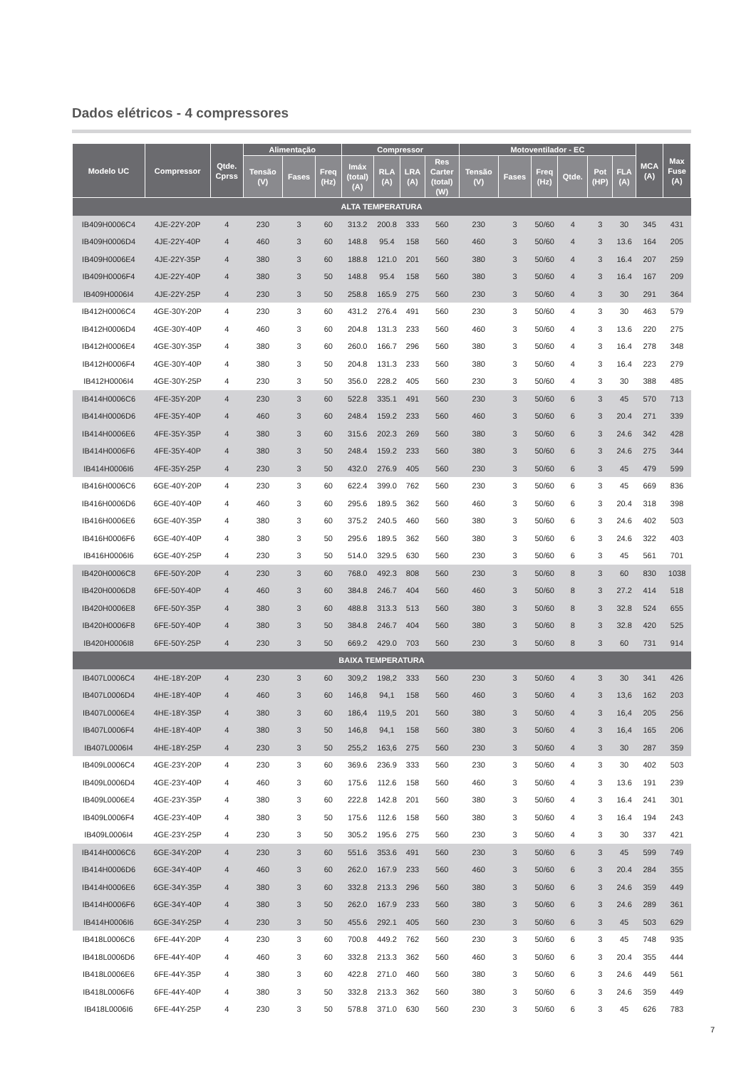Dados elétricos - 4 compressores
| Modelo UC | Compressor | Qtde. Cprss | Alimentação | | | Compressor | | | | Motoventilador - EC | | | | | | MCA (A) | Max Fuse (A) |
| --- | --- | --- | --- | --- | --- | --- | --- | --- | --- | --- | --- | --- | --- | --- | --- | --- | --- |
| | | | Tensão (V) | Fases | Freq (Hz) | Imáx (total) (A) | RLA (A) | LRA (A) | Res Carter (total) (W) | Tensão (V) | Fases | Freq (Hz) | Qtde. | Pot (HP) | FLA (A) | | |
| ALTA TEMPERATURA | | | | | | | | | | | | | | | | | |
| IB409H0006C4 | 4JE-22Y-20P | 4 | 230 | 3 | 60 | 313.2 | 200.8 | 333 | 560 | 230 | 3 | 50/60 | 4 | 3 | 30 | 345 | 431 |
| IB409H0006D4 | 4JE-22Y-40P | 4 | 460 | 3 | 60 | 148.8 | 95.4 | 158 | 560 | 460 | 3 | 50/60 | 4 | 3 | 13.6 | 164 | 205 |
| IB409H0006E4 | 4JE-22Y-35P | 4 | 380 | 3 | 60 | 188.8 | 121.0 | 201 | 560 | 380 | 3 | 50/60 | 4 | 3 | 16.4 | 207 | 259 |
| IB409H0006F4 | 4JE-22Y-40P | 4 | 380 | 3 | 50 | 148.8 | 95.4 | 158 | 560 | 380 | 3 | 50/60 | 4 | 3 | 16.4 | 167 | 209 |
| IB409H0006I4 | 4JE-22Y-25P | 4 | 230 | 3 | 50 | 258.8 | 165.9 | 275 | 560 | 230 | 3 | 50/60 | 4 | 3 | 30 | 291 | 364 |
| IB412H0006C4 | 4GE-30Y-20P | 4 | 230 | 3 | 60 | 431.2 | 276.4 | 491 | 560 | 230 | 3 | 50/60 | 4 | 3 | 30 | 463 | 579 |
| IB412H0006D4 | 4GE-30Y-40P | 4 | 460 | 3 | 60 | 204.8 | 131.3 | 233 | 560 | 460 | 3 | 50/60 | 4 | 3 | 13.6 | 220 | 275 |
| IB412H0006E4 | 4GE-30Y-35P | 4 | 380 | 3 | 60 | 260.0 | 166.7 | 296 | 560 | 380 | 3 | 50/60 | 4 | 3 | 16.4 | 278 | 348 |
| IB412H0006F4 | 4GE-30Y-40P | 4 | 380 | 3 | 50 | 204.8 | 131.3 | 233 | 560 | 380 | 3 | 50/60 | 4 | 3 | 16.4 | 223 | 279 |
| IB412H0006I4 | 4GE-30Y-25P | 4 | 230 | 3 | 50 | 356.0 | 228.2 | 405 | 560 | 230 | 3 | 50/60 | 4 | 3 | 30 | 388 | 485 |
| IB414H0006C6 | 4FE-35Y-20P | 4 | 230 | 3 | 60 | 522.8 | 335.1 | 491 | 560 | 230 | 3 | 50/60 | 6 | 3 | 45 | 570 | 713 |
| IB414H0006D6 | 4FE-35Y-40P | 4 | 460 | 3 | 60 | 248.4 | 159.2 | 233 | 560 | 460 | 3 | 50/60 | 6 | 3 | 20.4 | 271 | 339 |
| IB414H0006E6 | 4FE-35Y-35P | 4 | 380 | 3 | 60 | 315.6 | 202.3 | 269 | 560 | 380 | 3 | 50/60 | 6 | 3 | 24.6 | 342 | 428 |
| IB414H0006F6 | 4FE-35Y-40P | 4 | 380 | 3 | 50 | 248.4 | 159.2 | 233 | 560 | 380 | 3 | 50/60 | 6 | 3 | 24.6 | 275 | 344 |
| IB414H0006I6 | 4FE-35Y-25P | 4 | 230 | 3 | 50 | 432.0 | 276.9 | 405 | 560 | 230 | 3 | 50/60 | 6 | 3 | 45 | 479 | 599 |
| IB416H0006C6 | 6GE-40Y-20P | 4 | 230 | 3 | 60 | 622.4 | 399.0 | 762 | 560 | 230 | 3 | 50/60 | 6 | 3 | 45 | 669 | 836 |
| IB416H0006D6 | 6GE-40Y-40P | 4 | 460 | 3 | 60 | 295.6 | 189.5 | 362 | 560 | 460 | 3 | 50/60 | 6 | 3 | 20.4 | 318 | 398 |
| IB416H0006E6 | 6GE-40Y-35P | 4 | 380 | 3 | 60 | 375.2 | 240.5 | 460 | 560 | 380 | 3 | 50/60 | 6 | 3 | 24.6 | 402 | 503 |
| IB416H0006F6 | 6GE-40Y-40P | 4 | 380 | 3 | 50 | 295.6 | 189.5 | 362 | 560 | 380 | 3 | 50/60 | 6 | 3 | 24.6 | 322 | 403 |
| IB416H0006I6 | 6GE-40Y-25P | 4 | 230 | 3 | 50 | 514.0 | 329.5 | 630 | 560 | 230 | 3 | 50/60 | 6 | 3 | 45 | 561 | 701 |
| IB420H0006C8 | 6FE-50Y-20P | 4 | 230 | 3 | 60 | 768.0 | 492.3 | 808 | 560 | 230 | 3 | 50/60 | 8 | 3 | 60 | 830 | 1038 |
| IB420H0006D8 | 6FE-50Y-40P | 4 | 460 | 3 | 60 | 384.8 | 246.7 | 404 | 560 | 460 | 3 | 50/60 | 8 | 3 | 27.2 | 414 | 518 |
| IB420H0006E8 | 6FE-50Y-35P | 4 | 380 | 3 | 60 | 488.8 | 313.3 | 513 | 560 | 380 | 3 | 50/60 | 8 | 3 | 32.8 | 524 | 655 |
| IB420H0006F8 | 6FE-50Y-40P | 4 | 380 | 3 | 50 | 384.8 | 246.7 | 404 | 560 | 380 | 3 | 50/60 | 8 | 3 | 32.8 | 420 | 525 |
| IB420H0006I8 | 6FE-50Y-25P | 4 | 230 | 3 | 50 | 669.2 | 429.0 | 703 | 560 | 230 | 3 | 50/60 | 8 | 3 | 60 | 731 | 914 |
| BAIXA TEMPERATURA | | | | | | | | | | | | | | | | | |
| IB407L0006C4 | 4HE-18Y-20P | 4 | 230 | 3 | 60 | 309,2 | 198,2 | 333 | 560 | 230 | 3 | 50/60 | 4 | 3 | 30 | 341 | 426 |
| IB407L0006D4 | 4HE-18Y-40P | 4 | 460 | 3 | 60 | 146,8 | 94,1 | 158 | 560 | 460 | 3 | 50/60 | 4 | 3 | 13,6 | 162 | 203 |
| IB407L0006E4 | 4HE-18Y-35P | 4 | 380 | 3 | 60 | 186,4 | 119,5 | 201 | 560 | 380 | 3 | 50/60 | 4 | 3 | 16,4 | 205 | 256 |
| IB407L0006F4 | 4HE-18Y-40P | 4 | 380 | 3 | 50 | 146,8 | 94,1 | 158 | 560 | 380 | 3 | 50/60 | 4 | 3 | 16,4 | 165 | 206 |
| IB407L0006I4 | 4HE-18Y-25P | 4 | 230 | 3 | 50 | 255,2 | 163,6 | 275 | 560 | 230 | 3 | 50/60 | 4 | 3 | 30 | 287 | 359 |
| IB409L0006C4 | 4GE-23Y-20P | 4 | 230 | 3 | 60 | 369.6 | 236.9 | 333 | 560 | 230 | 3 | 50/60 | 4 | 3 | 30 | 402 | 503 |
| IB409L0006D4 | 4GE-23Y-40P | 4 | 460 | 3 | 60 | 175.6 | 112.6 | 158 | 560 | 460 | 3 | 50/60 | 4 | 3 | 13.6 | 191 | 239 |
| IB409L0006E4 | 4GE-23Y-35P | 4 | 380 | 3 | 60 | 222.8 | 142.8 | 201 | 560 | 380 | 3 | 50/60 | 4 | 3 | 16.4 | 241 | 301 |
| IB409L0006F4 | 4GE-23Y-40P | 4 | 380 | 3 | 50 | 175.6 | 112.6 | 158 | 560 | 380 | 3 | 50/60 | 4 | 3 | 16.4 | 194 | 243 |
| IB409L0006I4 | 4GE-23Y-25P | 4 | 230 | 3 | 50 | 305.2 | 195.6 | 275 | 560 | 230 | 3 | 50/60 | 4 | 3 | 30 | 337 | 421 |
| IB414H0006C6 | 6GE-34Y-20P | 4 | 230 | 3 | 60 | 551.6 | 353.6 | 491 | 560 | 230 | 3 | 50/60 | 6 | 3 | 45 | 599 | 749 |
| IB414H0006D6 | 6GE-34Y-40P | 4 | 460 | 3 | 60 | 262.0 | 167.9 | 233 | 560 | 460 | 3 | 50/60 | 6 | 3 | 20.4 | 284 | 355 |
| IB414H0006E6 | 6GE-34Y-35P | 4 | 380 | 3 | 60 | 332.8 | 213.3 | 296 | 560 | 380 | 3 | 50/60 | 6 | 3 | 24.6 | 359 | 449 |
| IB414H0006F6 | 6GE-34Y-40P | 4 | 380 | 3 | 50 | 262.0 | 167.9 | 233 | 560 | 380 | 3 | 50/60 | 6 | 3 | 24.6 | 289 | 361 |
| IB414H0006I6 | 6GE-34Y-25P | 4 | 230 | 3 | 50 | 455.6 | 292.1 | 405 | 560 | 230 | 3 | 50/60 | 6 | 3 | 45 | 503 | 629 |
| IB418L0006C6 | 6FE-44Y-20P | 4 | 230 | 3 | 60 | 700.8 | 449.2 | 762 | 560 | 230 | 3 | 50/60 | 6 | 3 | 45 | 748 | 935 |
| IB418L0006D6 | 6FE-44Y-40P | 4 | 460 | 3 | 60 | 332.8 | 213.3 | 362 | 560 | 460 | 3 | 50/60 | 6 | 3 | 20.4 | 355 | 444 |
| IB418L0006E6 | 6FE-44Y-35P | 4 | 380 | 3 | 60 | 422.8 | 271.0 | 460 | 560 | 380 | 3 | 50/60 | 6 | 3 | 24.6 | 449 | 561 |
| IB418L0006F6 | 6FE-44Y-40P | 4 | 380 | 3 | 50 | 332.8 | 213.3 | 362 | 560 | 380 | 3 | 50/60 | 6 | 3 | 24.6 | 359 | 449 |
| IB418L0006I6 | 6FE-44Y-25P | 4 | 230 | 3 | 50 | 578.8 | 371.0 | 630 | 560 | 230 | 3 | 50/60 | 6 | 3 | 45 | 626 | 783 |
7